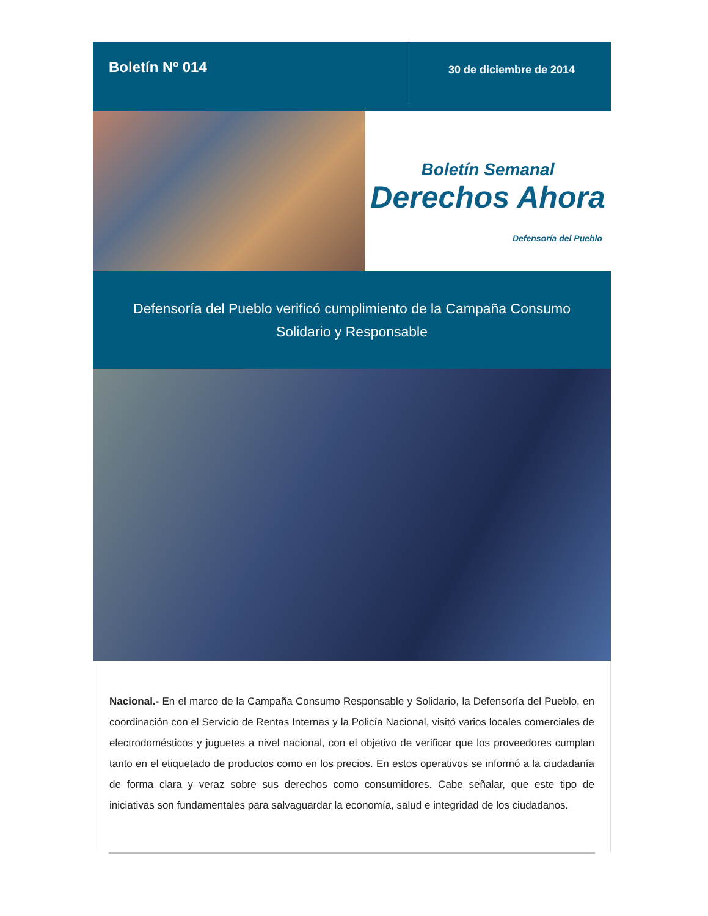Boletín Nº 014
30 de diciembre de 2014
Boletín Semanal
Derechos Ahora
Defensoría del Pueblo
Defensoría del Pueblo verificó cumplimiento de la Campaña Consumo Solidario y Responsable
Nacional.- En el marco de la Campaña Consumo Responsable y Solidario, la Defensoría del Pueblo, en coordinación con el Servicio de Rentas Internas y la Policía Nacional, visitó varios locales comerciales de electrodomésticos y juguetes a nivel nacional, con el objetivo de verificar que los proveedores cumplan tanto en el etiquetado de productos como en los precios. En estos operativos se informó a la ciudadanía de forma clara y veraz sobre sus derechos como consumidores. Cabe señalar, que este tipo de iniciativas son fundamentales para salvaguardar la economía, salud e integridad de los ciudadanos.